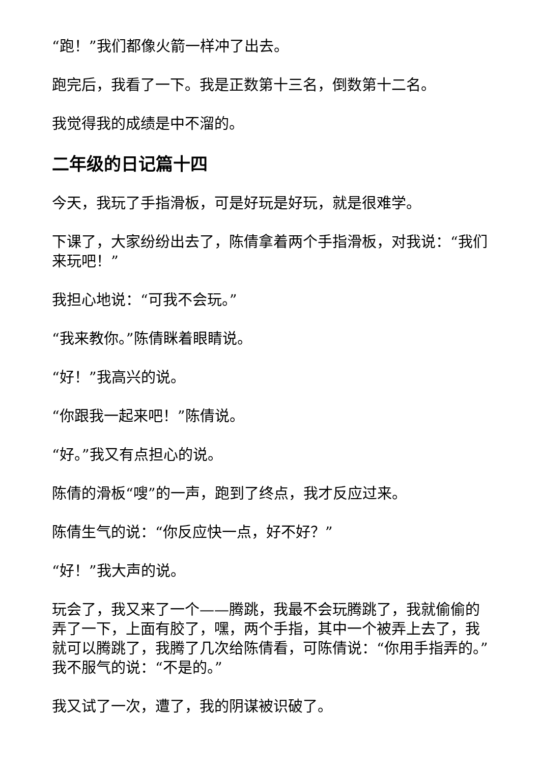“跑！”我们都像火箭一样冲了出去。
跑完后，我看了一下。我是正数第十三名，倒数第十二名。
我觉得我的成绩是中不溜的。
二年级的日记篇十四
今天，我玩了手指滑板，可是好玩是好玩，就是很难学。
下课了，大家纷纷出去了，陈倩拿着两个手指滑板，对我说：“我们来玩吧！”
我担心地说：“可我不会玩。”
“我来教你。”陈倩眯着眼睛说。
“好！”我高兴的说。
“你跟我一起来吧！”陈倩说。
“好。”我又有点担心的说。
陈倩的滑板“嗖”的一声，跑到了终点，我才反应过来。
陈倩生气的说：“你反应快一点，好不好？”
“好！”我大声的说。
玩会了，我又来了一个——腾跳，我最不会玩腾跳了，我就偷偷的弄了一下，上面有胶了，嘿，两个手指，其中一个被弄上去了，我就可以腾跳了，我腾了几次给陈倩看，可陈倩说：“你用手指弄的。”我不服气的说：“不是的。”
我又试了一次，遭了，我的阴谋被识破了。